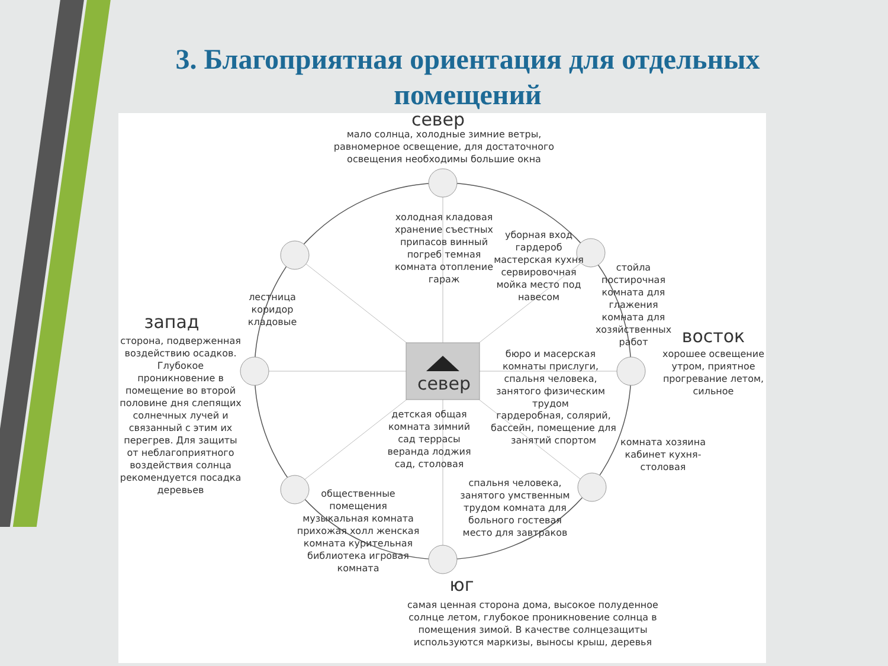3. Благоприятная ориентация для отдельных помещений
север
мало солнца, холодные зимние ветры, равномерное освещение, для достаточного освещения необходимы большие окна
холодная кладовая хранение съестных припасов винный погреб темная комната отопление гараж
уборная вход гардероб мастерская кухня сервировочная мойка место под навесом
стойла постирочная комната для глажения комната для хозяйственных работ
лестница коридор кладовые
запад
сторона, подверженная воздействию осадков. Глубокое проникновение в помещение во второй половине дня слепящих солнечных лучей и связанный с этим их перегрев. Для защиты от неблагоприятного воздействия солнца рекомендуется посадка деревьев
восток
хорошее освещение утром, приятное прогревание летом, сильное
север
бюро и масерская комнаты прислуги, спальня человека, занятого физическим трудом
гардеробная, солярий, бассейн, помещение для занятий спортом
детская общая комната зимний сад террасы веранда лоджия сад, столовая
комната хозяина кабинет кухня-столовая
спальня человека, занятого умственным трудом комната для больного гостевая место для завтраков
общественные помещения музыкальная комната прихожая холл женская комната курительная библиотека игровая комната
юг
самая ценная сторона дома, высокое полуденное солнце летом, глубокое проникновение солнца в помещения зимой. В качестве солнцезащиты используются маркизы, выносы крыш, деревья